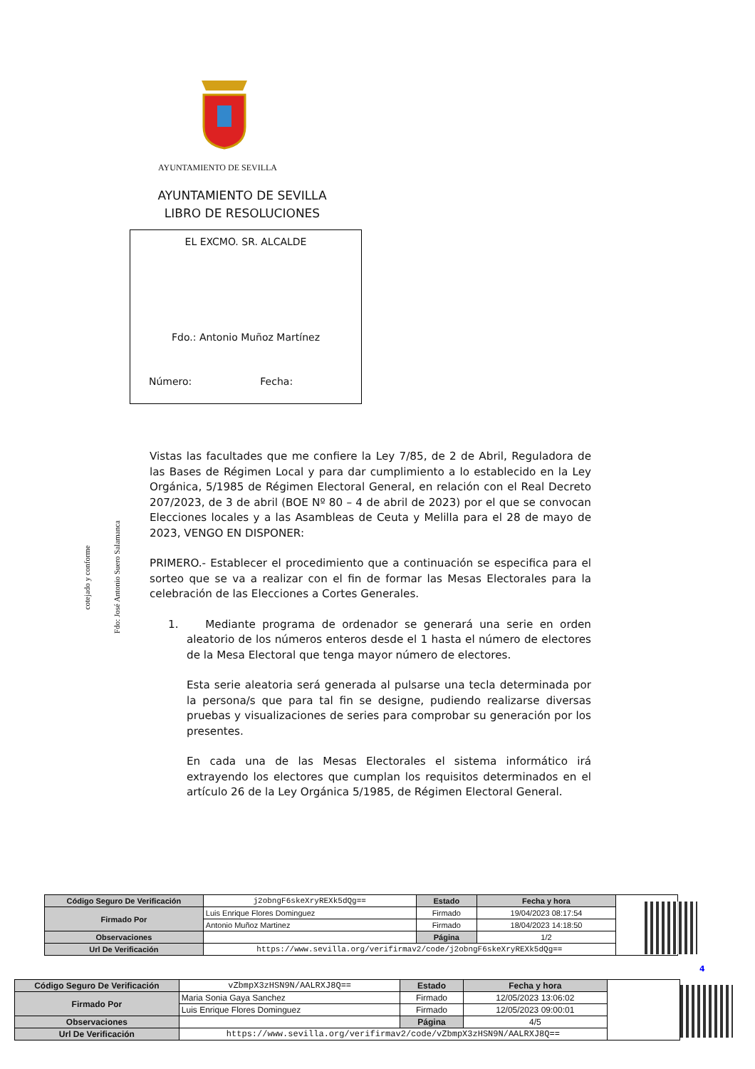AYUNTAMIENTO DE SEVILLA
AYUNTAMIENTO DE SEVILLA
LIBRO DE RESOLUCIONES
EL EXCMO. SR. ALCALDE
Fdo.: Antonio Muñoz Martínez
Número: Fecha:
cotejado y conforme
Fdo: José Antonio Suero Salamanca
Vistas las facultades que me confiere la Ley 7/85, de 2 de Abril, Reguladora de las Bases de Régimen Local y para dar cumplimiento a lo establecido en la Ley Orgánica, 5/1985 de Régimen Electoral General, en relación con el Real Decreto 207/2023, de 3 de abril (BOE Nº 80 – 4 de abril de 2023) por el que se convocan Elecciones locales y a las Asambleas de Ceuta y Melilla para el 28 de mayo de 2023, VENGO EN DISPONER:
PRIMERO.- Establecer el procedimiento que a continuación se especifica para el sorteo que se va a realizar con el fin de formar las Mesas Electorales para la celebración de las Elecciones a Cortes Generales.
1. Mediante programa de ordenador se generará una serie en orden aleatorio de los números enteros desde el 1 hasta el número de electores de la Mesa Electoral que tenga mayor número de electores.
Esta serie aleatoria será generada al pulsarse una tecla determinada por la persona/s que para tal fin se designe, pudiendo realizarse diversas pruebas y visualizaciones de series para comprobar su generación por los presentes.
En cada una de las Mesas Electorales el sistema informático irá extrayendo los electores que cumplan los requisitos determinados en el artículo 26 de la Ley Orgánica 5/1985, de Régimen Electoral General.
| Código Seguro De Verificación | j2obngF6skeXryREXk5dQg== | Estado | Fecha y hora | |
| Firmado Por | Luis Enrique Flores Dominguez | Firmado | 19/04/2023 08:17:54 | |
| | Antonio Muñoz Martinez | Firmado | 18/04/2023 14:18:50 | |
| Observaciones | | Página | 1/2 | |
| Url De Verificación | https://www.sevilla.org/verifirmav2/code/j2obngF6skeXryREXk5dQg== | | | |
4
| Código Seguro De Verificación | vZbmpX3zHSN9N/AALRXJ8Q== | Estado | Fecha y hora | |
| Firmado Por | Maria Sonia Gaya Sanchez | Firmado | 12/05/2023 13:06:02 | |
| | Luis Enrique Flores Dominguez | Firmado | 12/05/2023 09:00:01 | |
| Observaciones | | Página | 4/5 | |
| Url De Verificación | https://www.sevilla.org/verifirmav2/code/vZbmpX3zHSN9N/AALRXJ8Q== | | | |